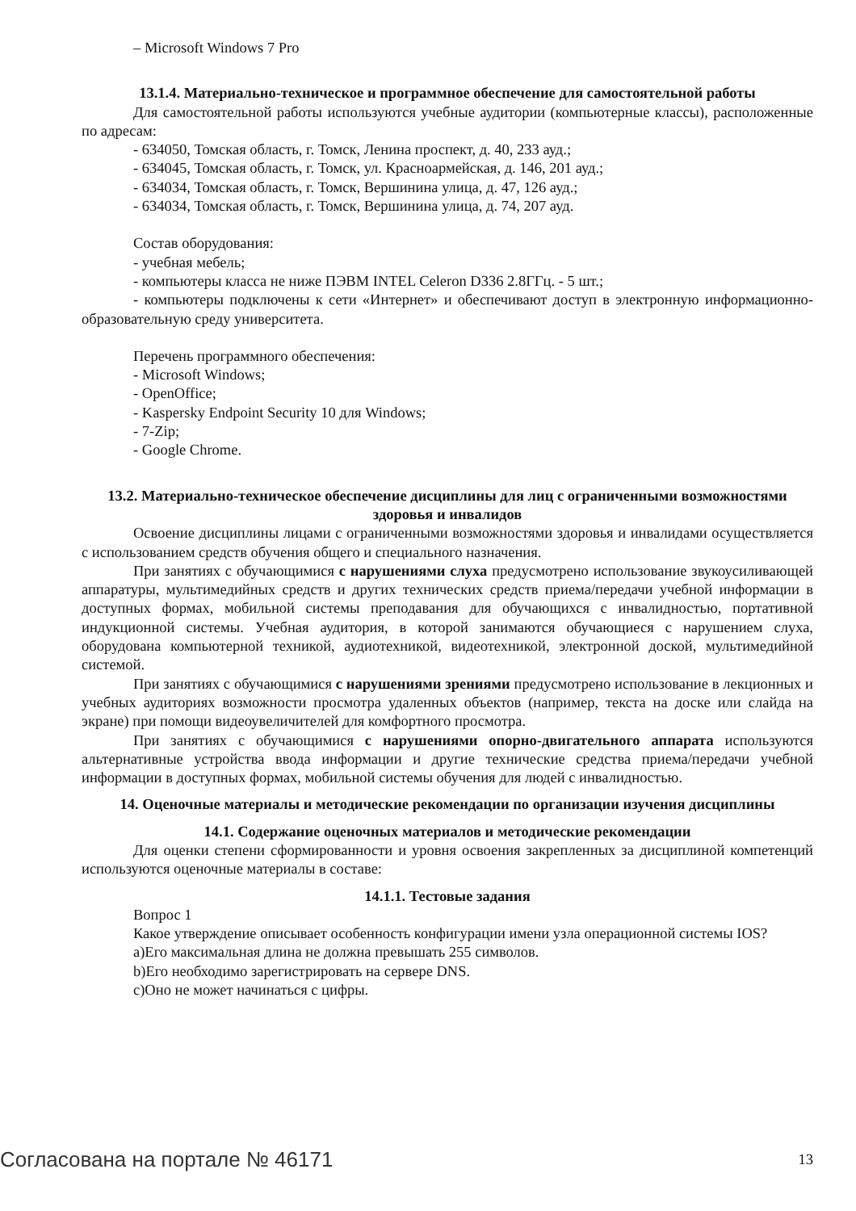– Microsoft Windows 7 Pro
13.1.4. Материально-техническое и программное обеспечение для самостоятельной работы
Для самостоятельной работы используются учебные аудитории (компьютерные классы), расположенные по адресам:
- 634050, Томская область, г. Томск, Ленина проспект, д. 40, 233 ауд.;
- 634045, Томская область, г. Томск, ул. Красноармейская, д. 146, 201 ауд.;
- 634034, Томская область, г. Томск, Вершинина улица, д. 47, 126 ауд.;
- 634034, Томская область, г. Томск, Вершинина улица, д. 74, 207 ауд.
Состав оборудования:
- учебная мебель;
- компьютеры класса не ниже ПЭВМ INTEL Celeron D336 2.8ГГц. - 5 шт.;
- компьютеры подключены к сети «Интернет» и обеспечивают доступ в электронную информационно-образовательную среду университета.
Перечень программного обеспечения:
- Microsoft Windows;
- OpenOffice;
- Kaspersky Endpoint Security 10 для Windows;
- 7-Zip;
- Google Chrome.
13.2. Материально-техническое обеспечение дисциплины для лиц с ограниченными возможностями здоровья и инвалидов
Освоение дисциплины лицами с ограниченными возможностями здоровья и инвалидами осуществляется с использованием средств обучения общего и специального назначения.
При занятиях с обучающимися с нарушениями слуха предусмотрено использование звукоусиливающей аппаратуры, мультимедийных средств и других технических средств приема/передачи учебной информации в доступных формах, мобильной системы преподавания для обучающихся с инвалидностью, портативной индукционной системы. Учебная аудитория, в которой занимаются обучающиеся с нарушением слуха, оборудована компьютерной техникой, аудиотехникой, видеотехникой, электронной доской, мультимедийной системой.
При занятиях с обучающимися с нарушениями зрениями предусмотрено использование в лекционных и учебных аудиториях возможности просмотра удаленных объектов (например, текста на доске или слайда на экране) при помощи видеоувеличителей для комфортного просмотра.
При занятиях с обучающимися с нарушениями опорно-двигательного аппарата используются альтернативные устройства ввода информации и другие технические средства приема/передачи учебной информации в доступных формах, мобильной системы обучения для людей с инвалидностью.
14. Оценочные материалы и методические рекомендации по организации изучения дисциплины
14.1. Содержание оценочных материалов и методические рекомендации
Для оценки степени сформированности и уровня освоения закрепленных за дисциплиной компетенций используются оценочные материалы в составе:
14.1.1. Тестовые задания
Вопрос 1
Какое утверждение описывает особенность конфигурации имени узла операционной системы IOS?
a)Его максимальная длина не должна превышать 255 символов.
b)Его необходимо зарегистрировать на сервере DNS.
c)Оно не может начинаться с цифры.
Согласована на портале № 46171 13